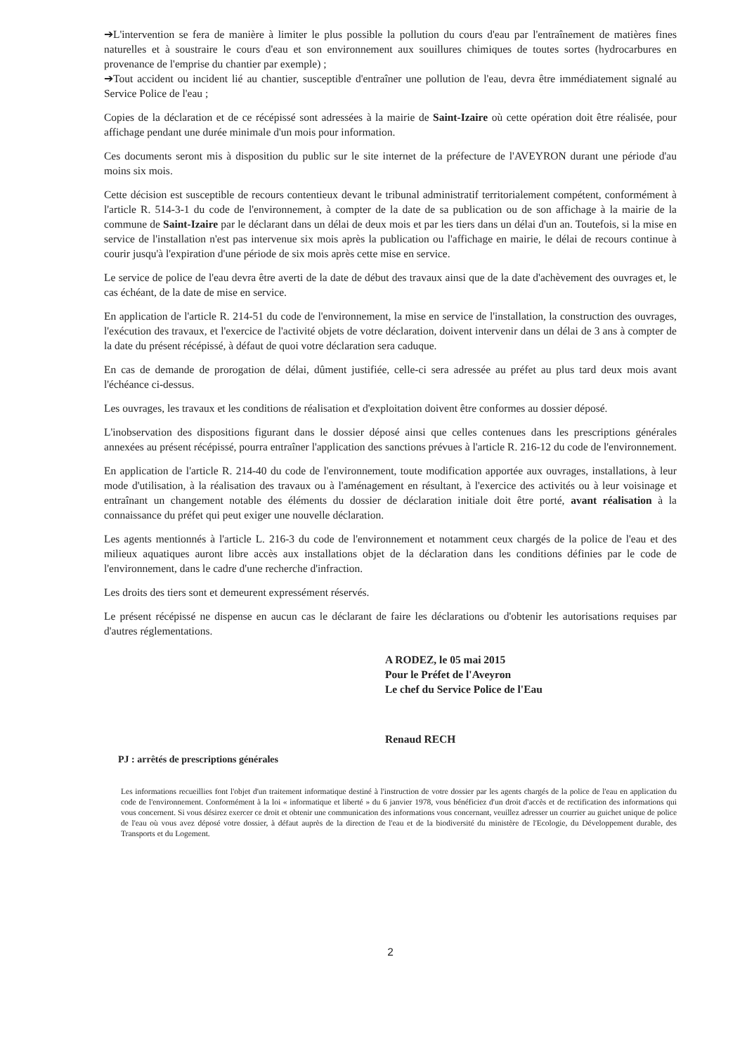➔L'intervention se fera de manière à limiter le plus possible la pollution du cours d'eau par l'entraînement de matières fines naturelles et à soustraire le cours d'eau et son environnement aux souillures chimiques de toutes sortes (hydrocarbures en provenance de l'emprise du chantier par exemple) ;
➔Tout accident ou incident lié au chantier, susceptible d'entraîner une pollution de l'eau, devra être immédiatement signalé au Service Police de l'eau ;
Copies de la déclaration et de ce récépissé sont adressées à la mairie de Saint-Izaire où cette opération doit être réalisée, pour affichage pendant une durée minimale d'un mois pour information.
Ces documents seront mis à disposition du public sur le site internet de la préfecture de l'AVEYRON durant une période d'au moins six mois.
Cette décision est susceptible de recours contentieux devant le tribunal administratif territorialement compétent, conformément à l'article R. 514-3-1 du code de l'environnement, à compter de la date de sa publication ou de son affichage à la mairie de la commune de Saint-Izaire par le déclarant dans un délai de deux mois et par les tiers dans un délai d'un an. Toutefois, si la mise en service de l'installation n'est pas intervenue six mois après la publication ou l'affichage en mairie, le délai de recours continue à courir jusqu'à l'expiration d'une période de six mois après cette mise en service.
Le service de police de l'eau devra être averti de la date de début des travaux ainsi que de la date d'achèvement des ouvrages et, le cas échéant, de la date de mise en service.
En application de l'article R. 214-51 du code de l'environnement, la mise en service de l'installation, la construction des ouvrages, l'exécution des travaux, et l'exercice de l'activité objets de votre déclaration, doivent intervenir dans un délai de 3 ans à compter de la date du présent récépissé, à défaut de quoi votre déclaration sera caduque.
En cas de demande de prorogation de délai, dûment justifiée, celle-ci sera adressée au préfet au plus tard deux mois avant l'échéance ci-dessus.
Les ouvrages, les travaux et les conditions de réalisation et d'exploitation doivent être conformes au dossier déposé.
L'inobservation des dispositions figurant dans le dossier déposé ainsi que celles contenues dans les prescriptions générales annexées au présent récépissé, pourra entraîner l'application des sanctions prévues à l'article R. 216-12 du code de l'environnement.
En application de l'article R. 214-40 du code de l'environnement, toute modification apportée aux ouvrages, installations, à leur mode d'utilisation, à la réalisation des travaux ou à l'aménagement en résultant, à l'exercice des activités ou à leur voisinage et entraînant un changement notable des éléments du dossier de déclaration initiale doit être porté, avant réalisation à la connaissance du préfet qui peut exiger une nouvelle déclaration.
Les agents mentionnés à l'article L. 216-3 du code de l'environnement et notamment ceux chargés de la police de l'eau et des milieux aquatiques auront libre accès aux installations objet de la déclaration dans les conditions définies par le code de l'environnement, dans le cadre d'une recherche d'infraction.
Les droits des tiers sont et demeurent expressément réservés.
Le présent récépissé ne dispense en aucun cas le déclarant de faire les déclarations ou d'obtenir les autorisations requises par d'autres réglementations.
A RODEZ, le 05 mai 2015
Pour le Préfet de l'Aveyron
Le chef du Service Police de l'Eau
Renaud RECH
PJ : arrêtés de prescriptions générales
Les informations recueillies font l'objet d'un traitement informatique destiné à l'instruction de votre dossier par les agents chargés de la police de l'eau en application du code de l'environnement. Conformément à la loi « informatique et liberté » du 6 janvier 1978, vous bénéficiez d'un droit d'accès et de rectification des informations qui vous concernent. Si vous désirez exercer ce droit et obtenir une communication des informations vous concernant, veuillez adresser un courrier au guichet unique de police de l'eau où vous avez déposé votre dossier, à défaut auprès de la direction de l'eau et de la biodiversité du ministère de l'Ecologie, du Développement durable, des Transports et du Logement.
2